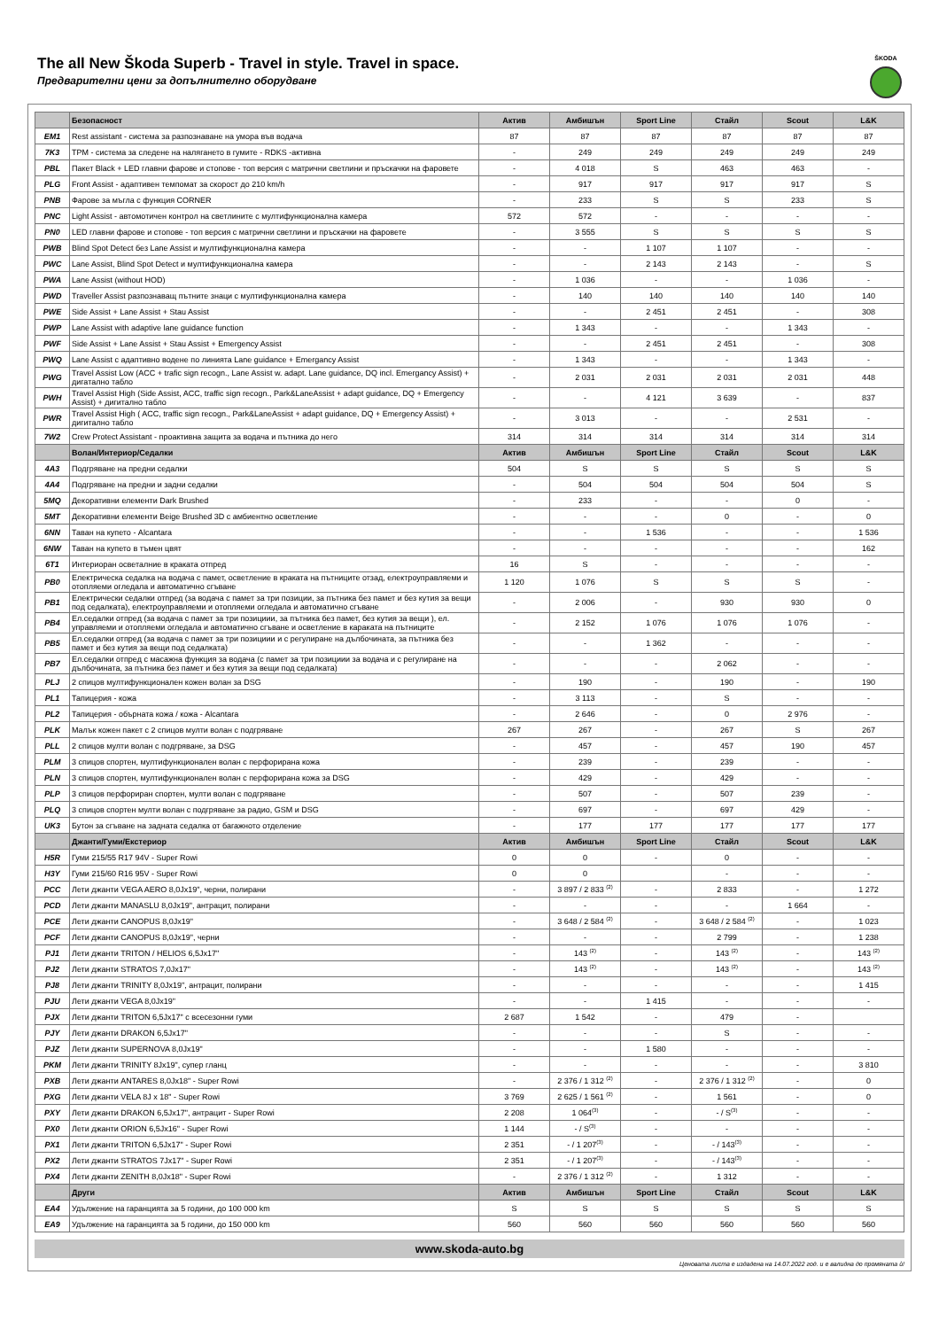The all New Škoda Superb - Travel in style. Travel in space.
Предварителни цени за допълнително оборудване
ŠKODA
| | Безопасност | Актив | Амбишън | Sport Line | Стайл | Scout | L&K |
| --- | --- | --- | --- | --- | --- | --- | --- |
| EM1 | Rest assistant - система за разпознаване на умора във водача | 87 | 87 | 87 | 87 | 87 | 87 |
| 7K3 | TPM - система за следене на налягането в гумите - RDKS -активна | - | 249 | 249 | 249 | 249 | 249 |
| PBL | Пакет Black + LED главни фарове и стопове - топ версия с матрични светлини и пръскачки на фаровете | - | 4 018 | S | 463 | 463 | - |
| PLG | Front Assist - адаптивен темпомат за скорост до 210 km/h | - | 917 | 917 | 917 | 917 | S |
| PNB | Фарове за мъгла с функция CORNER | - | 233 | S | S | 233 | S |
| PNC | Light Assist - автомотичен контрол на светлините с мултифункционална камера | 572 | 572 | - | - | - | - |
| PN0 | LED главни фарове и стопове - топ версия с матрични светлини и пръскачки на фаровете | - | 3 555 | S | S | S | S |
| PWB | Blind Spot Detect без Lane Assist и мултифункционална камера | - | - | 1 107 | 1 107 | - | - |
| PWC | Lane Assist, Blind Spot Detect и мултифункционална камера | - | - | 2 143 | 2 143 | - | S |
| PWA | Lane Assist (without HOD) | - | 1 036 | - | - | 1 036 | - |
| PWD | Traveller Assist разпознаващ пътните знаци с мултифункционална камера | - | 140 | 140 | 140 | 140 | 140 |
| PWE | Side Assist + Lane Assist + Stau Assist | - | - | 2 451 | 2 451 | - | 308 |
| PWP | Lane Assist with adaptive lane guidance function | - | 1 343 | - | - | 1 343 | - |
| PWF | Side Assist + Lane Assist + Stau Assist + Emergency Assist | - | - | 2 451 | 2 451 | - | 308 |
| PWQ | Lane Assist с адаптивно водене по линията Lane guidance + Emergancy Assist | - | 1 343 | - | - | 1 343 | - |
| PWG | Travel Assist Low (ACC + trafic sign recogn., Lane Assist w. adapt. Lane guidance, DQ incl. Emergancy Assist) + дигатално табло | - | 2 031 | 2 031 | 2 031 | 2 031 | 448 |
| PWH | Travel Assist High (Side Assist, ACC, traffic sign recogn., Park&LaneAssist + adapt guidance, DQ + Emergency Assist) + дигитално табло | - | - | 4 121 | 3 639 | - | 837 |
| PWR | Travel Assist High ( ACC, traffic sign recogn., Park&LaneAssist + adapt guidance, DQ + Emergency Assist) + дигитално табло | - | 3 013 | - | - | 2 531 | - |
| 7W2 | Crew Protect Assistant - проактивна защита за водача и пътника до него | 314 | 314 | 314 | 314 | 314 | 314 |
| | Волан/Интериор/Седалки | Актив | Амбишън | Sport Line | Стайл | Scout | L&K |
| 4A3 | Подгряване на предни седалки | 504 | S | S | S | S | S |
| 4A4 | Подгряване на предни и задни седалки | - | 504 | 504 | 504 | 504 | S |
| 5MQ | Декоративни елементи Dark Brushed | - | 233 | - | - | 0 | - |
| 5MT | Декоративни елементи Beige Brushed 3D с амбиентно осветление | - | - | - | 0 | - | 0 |
| 6NN | Таван на купето - Alcantara | - | - | 1 536 | - | - | 1 536 |
| 6NW | Таван на купето в тъмен цвят | - | - | - | - | - | 162 |
| 6T1 | Интериоран осветалние в краката отпред | 16 | S | - | - | - | - |
| PB0 | Електрическа седалка на водача с памет, осветление в краката на пътниците отзад, електроуправляеми и отопляеми огледала и автоматично сгъване | 1 120 | 1 076 | S | S | S | - |
| PB1 | Електрически седалки отпред (за водача с памет за три позиции, за пътника без памет и без кутия за вещи под седалката), електроуправляеми и отопляеми огледала и автоматично сгъване | - | 2 006 | - | 930 | 930 | 0 |
| PB4 | Ел.седалки отпред (за водача с памет за три позициии, за пътника без памет, без кутия за вещи ), ел. управляеми и отопляеми огледала и автоматично сгъване и осветление в караката на пътниците | - | 2 152 | 1 076 | 1 076 | 1 076 | - |
| PB5 | Ел.седалки отпред (за водача с памет за три позициии и с регулиране на дълбочината, за пътника без памет и без кутия за вещи под седалката) | - | - | 1 362 | - | - | - |
| PB7 | Ел.седалки отпред с масажна функция за водача (с памет за три позициии за водача и с регулиране на дълбочината, за пътника без памет и без кутия за вещи под седалката) | - | - | - | 2 062 | - | - |
| PLJ | 2 спицов мултифункционален кожен волан за DSG | - | 190 | - | 190 | - | 190 |
| PL1 | Тапицерия - кожа | - | 3 113 | - | S | - | - |
| PL2 | Тапицерия - обърната кожа / кожа - Alcantara | - | 2 646 | - | 0 | 2 976 | - |
| PLK | Малък кожен пакет с 2 спицов мулти волан с подгряване | 267 | 267 | - | 267 | S | 267 |
| PLL | 2 спицов мулти волан с подгряване, за DSG | - | 457 | - | 457 | 190 | 457 |
| PLM | 3 спицов спортен, мултифункционален волан с перфорирана кожа | - | 239 | - | 239 | - | - |
| PLN | 3 спицов спортен, мултифункционален волан с перфорирана кожа за DSG | - | 429 | - | 429 | - | - |
| PLP | 3 спицов перфориран спортен, мулти волан с подгряване | - | 507 | - | 507 | 239 | - |
| PLQ | 3 спицов спортен мулти волан с подгряване за радио, GSM и DSG | - | 697 | - | 697 | 429 | - |
| UK3 | Бутон за сгъване на задната седалка от багажното отделение | - | 177 | 177 | 177 | 177 | 177 |
| | Джанти/Гуми/Екстериор | Актив | Амбишън | Sport Line | Стайл | Scout | L&K |
| H5R | Гуми 215/55 R17 94V - Super Rowi | 0 | 0 | - | 0 | - | - |
| H3Y | Гуми 215/60 R16 95V - Super Rowi | 0 | 0 | | - | - | - |
| PCC | Лети джанти VEGA AERO 8,0Jx19", черни, полирани | - | 3 897 / 2 833 <sup>(2)</sup> | - | 2 833 | - | 1 272 |
| PCD | Лети джанти MANASLU 8,0Jx19", антрацит, полирани | - | - | - | - | 1 664 | - |
| PCE | Лети джанти CANOPUS 8,0Jx19" | - | 3 648 / 2 584 <sup>(2)</sup> | - | 3 648 / 2 584 <sup>(2)</sup> | - | 1 023 |
| PCF | Лети джанти CANOPUS 8,0Jx19", черни | - | - | - | 2 799 | - | 1 238 |
| PJ1 | Лети джанти TRITON / HELIOS 6,5Jx17" | - | 143 <sup>(2)</sup> | - | 143 <sup>(2)</sup> | - | 143 <sup>(2)</sup> |
| PJ2 | Лети джанти STRATOS 7,0Jx17" | - | 143 <sup>(2)</sup> | - | 143 <sup>(2)</sup> | - | 143 <sup>(2)</sup> |
| PJ8 | Лети джанти TRINITY 8,0Jx19", антрацит, полирани | - | - | - | - | - | 1 415 |
| PJU | Лети джанти VEGA 8,0Jx19" | - | - | 1 415 | - | - | - |
| PJX | Лети джанти TRITON 6,5Jx17" с всесезонни гуми | 2 687 | 1 542 | - | 479 | - | |
| PJY | Лети джанти DRAKON 6,5Jx17" | - | - | - | S | - | - |
| PJZ | Лети джанти SUPERNOVA 8,0Jx19" | - | - | 1 580 | - | - | - |
| PKM | Лети джанти TRINITY 8Jx19", супер гланц | - | - | - | - | - | 3 810 |
| PXB | Лети джанти ANTARES 8,0Jx18" - Super Rowi | - | 2 376 / 1 312 <sup>(2)</sup> | - | 2 376 / 1 312 <sup>(2)</sup> | - | 0 |
| PXG | Лети джанти VELA 8J x 18" - Super Rowi | 3 769 | 2 625 / 1 561 <sup>(2)</sup> | - | 1 561 | - | 0 |
| PXY | Лети джанти DRAKON 6,5Jx17", антрацит - Super Rowi | 2 208 | 1 064<sup>(3)</sup> | - | - / S<sup>(3)</sup> | - | - |
| PX0 | Лети джанти ORION 6,5Jx16" - Super Rowi | 1 144 | - / S<sup>(3)</sup> | - | - | - | - |
| PX1 | Лети джанти TRITON 6,5Jx17" - Super Rowi | 2 351 | - / 1 207<sup>(3)</sup> | - | - / 143<sup>(3)</sup> | - | - |
| PX2 | Лети джанти STRATOS 7Jx17" - Super Rowi | 2 351 | - / 1 207<sup>(3)</sup> | - | - / 143<sup>(3)</sup> | - | - |
| PX4 | Лети джанти ZENITH 8,0Jx18" - Super Rowi | - | 2 376 / 1 312 <sup>(2)</sup> | - | 1 312 | - | - |
| | Други | Актив | Амбишън | Sport Line | Стайл | Scout | L&K |
| EA4 | Удължение на гаранцията за 5 години, до 100 000 km | S | S | S | S | S | S |
| EA9 | Удължение на гаранцията за 5 години, до 150 000 km | 560 | 560 | 560 | 560 | 560 | 560 |
www.skoda-auto.bg
Ценовата листа е издадена на 14.07.2022 год. и е валидна до промяната ѝ!